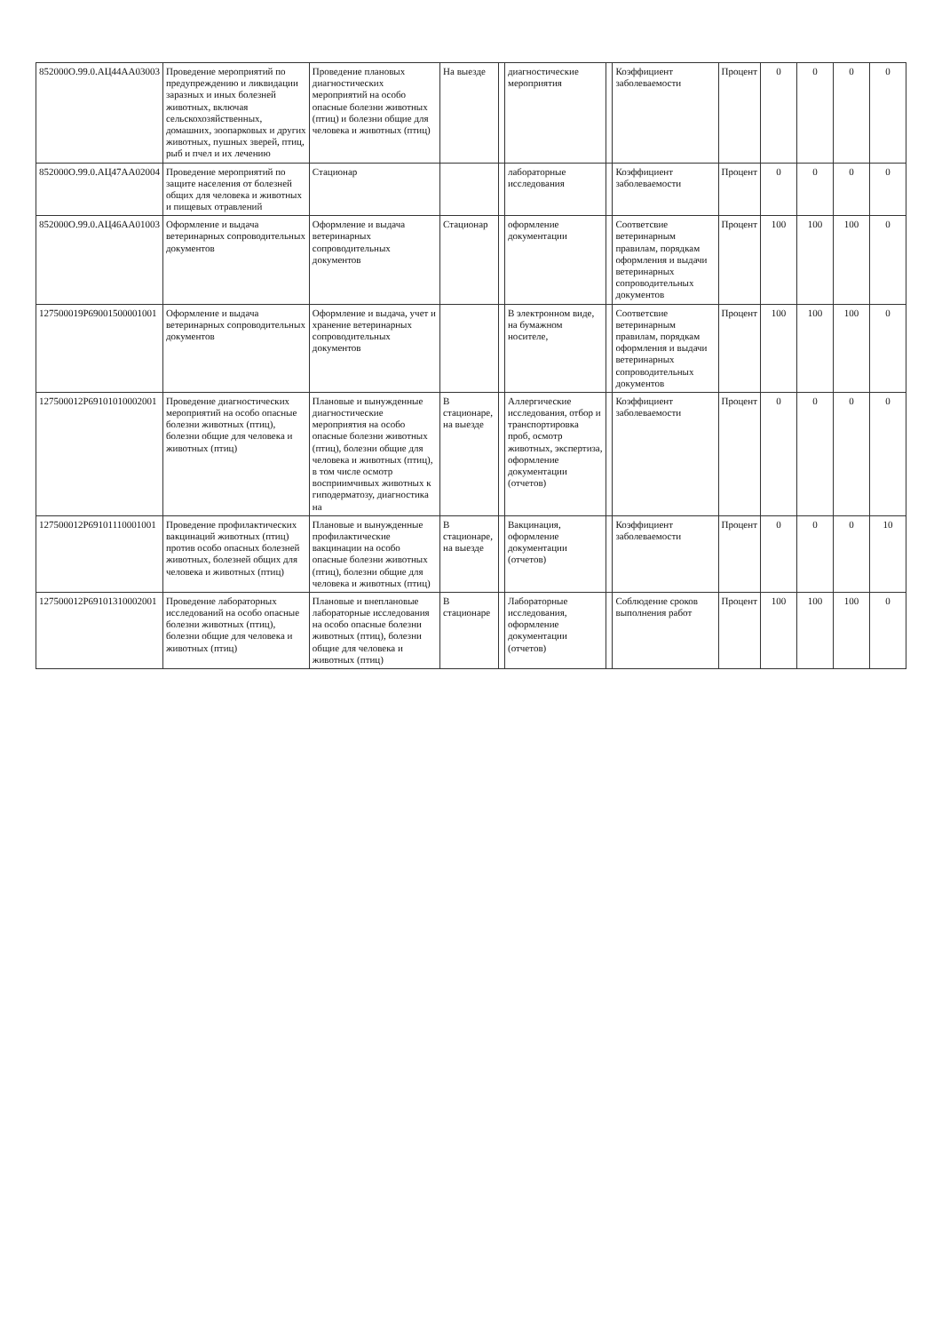| 852000О.99.0.АЦ44АА03003 | Проведение мероприятий по предупреждению и ликвидации заразных и иных болезней животных, включая сельскохозяйственных, домашних, зоопарковых и других животных, пушных зверей, птиц, рыб и пчел и их лечению | Проведение плановых диагностических мероприятий на особо опасные болезни животных (птиц) и болезни общие для человека и животных (птиц) | На выезде | | диагностические мероприятия | | Коэффициент заболеваемости | Процент | 0 | 0 | 0 | 0 |
| 852000О.99.0.АЦ47АА02004 | Проведение мероприятий по защите населения от болезней общих для человека и животных и пищевых отравлений | Стационар | | | лабораторные исследования | | Коэффициент заболеваемости | Процент | 0 | 0 | 0 | 0 |
| 852000О.99.0.АЦ46АА01003 | Оформление и выдача ветеринарных сопроводительных документов | Оформление и выдача ветеринарных сопроводительных документов | Стационар | | оформление документации | | Соответсвие ветеринарным правилам, порядкам оформления и выдачи ветеринарных сопроводительных документов | Процент | 100 | 100 | 100 | 0 |
| 127500019Р69001500001001 | Оформление и выдача ветеринарных сопроводительных документов | Оформление и выдача, учет и хранение ветеринарных сопроводительных документов | | | В электронном виде, на бумажном носителе, | | Соответсвие ветеринарным правилам, порядкам оформления и выдачи ветеринарных сопроводительных документов | Процент | 100 | 100 | 100 | 0 |
| 127500012Р69101010002001 | Проведение диагностических мероприятий на особо опасные болезни животных (птиц), болезни общие для человека и животных (птиц) | Плановые и вынужденные диагностические мероприятия на особо опасные болезни животных (птиц), болезни общие для человека и животных (птиц), в том числе осмотр восприимчивых животных к гиподерматозу, диагностика на | В стационаре, на выезде | | Аллергические исследования, отбор и транспортировка проб, осмотр животных, экспертиза, оформление документации (отчетов) | | Коэффициент заболеваемости | Процент | 0 | 0 | 0 | 0 |
| 127500012Р69101110001001 | Проведение профилактических вакцинаций животных (птиц) против особо опасных болезней животных, болезней общих для человека и животных (птиц) | Плановые и вынужденные профилактические вакцинации на особо опасные болезни животных (птиц), болезни общие для человека и животных (птиц) | В стационаре, на выезде | | Вакцинация, оформление документации (отчетов) | | Коэффициент заболеваемости | Процент | 0 | 0 | 0 | 10 |
| 127500012Р69101310002001 | Проведение лабораторных исследований на особо опасные болезни животных (птиц), болезни общие для человека и животных (птиц) | Плановые и внеплановые лабораторные исследования на особо опасные болезни животных (птиц), болезни общие для человека и животных (птиц) | В стационаре | | Лабораторные исследования, оформление документации (отчетов) | | Соблюдение сроков выполнения работ | Процент | 100 | 100 | 100 | 0 |